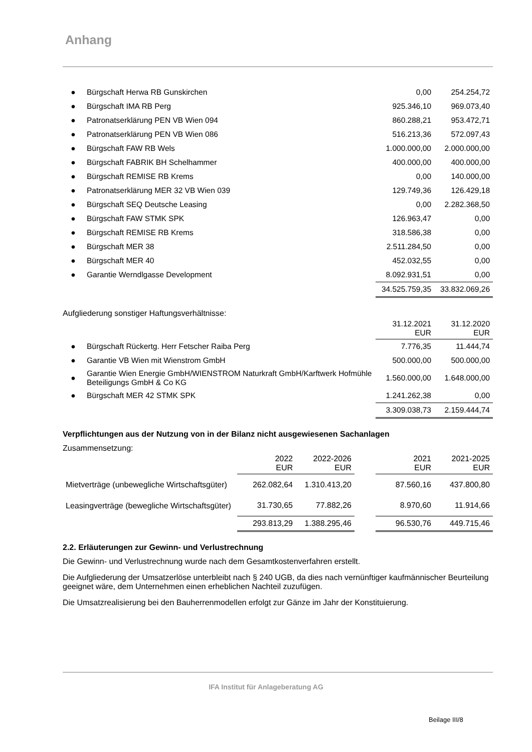Anhang
| ● | Bürgschaft Herwa RB Gunskirchen | 0,00 | 254.254,72 |
| ● | Bürgschaft IMA RB Perg | 925.346,10 | 969.073,40 |
| ● | Patronatserklärung PEN VB Wien 094 | 860.288,21 | 953.472,71 |
| ● | Patronatserklärung PEN VB Wien 086 | 516.213,36 | 572.097,43 |
| ● | Bürgschaft FAW RB Wels | 1.000.000,00 | 2.000.000,00 |
| ● | Bürgschaft FABRIK BH Schelhammer | 400.000,00 | 400.000,00 |
| ● | Bürgschaft REMISE RB Krems | 0,00 | 140.000,00 |
| ● | Patronatserklärung MER 32 VB Wien 039 | 129.749,36 | 126.429,18 |
| ● | Bürgschaft SEQ Deutsche Leasing | 0,00 | 2.282.368,50 |
| ● | Bürgschaft FAW STMK SPK | 126.963,47 | 0,00 |
| ● | Bürgschaft REMISE RB Krems | 318.586,38 | 0,00 |
| ● | Bürgschaft MER 38 | 2.511.284,50 | 0,00 |
| ● | Bürgschaft MER 40 | 452.032,55 | 0,00 |
| ● | Garantie Werndlgasse Development | 8.092.931,51 | 0,00 |
| | | 34.525.759,35 | 33.832.069,26 |
Aufgliederung sonstiger Haftungsverhältnisse:
| | | 31.12.2021 EUR | 31.12.2020 EUR |
| ● | Bürgschaft Rückertg. Herr Fetscher Raiba Perg | 7.776,35 | 11.444,74 |
| ● | Garantie VB Wien mit Wienstrom GmbH | 500.000,00 | 500.000,00 |
| ● | Garantie Wien Energie GmbH/WIENSTROM Naturkraft GmbH/Karftwerk Hofmühle Beteiligungs GmbH & Co KG | 1.560.000,00 | 1.648.000,00 |
| ● | Bürgschaft MER 42 STMK SPK | 1.241.262,38 | 0,00 |
| | | 3.309.038,73 | 2.159.444,74 |
Verpflichtungen aus der Nutzung von in der Bilanz nicht ausgewiesenen Sachanlagen
Zusammensetzung:
| | 2022 EUR | 2022-2026 EUR | | 2021 EUR | 2021-2025 EUR |
| Mietverträge (unbewegliche Wirtschaftsgüter) | 262.082,64 | 1.310.413,20 | | 87.560,16 | 437.800,80 |
| Leasingverträge (bewegliche Wirtschaftsgüter) | 31.730,65 | 77.882,26 | | 8.970,60 | 11.914,66 |
| | 293.813,29 | 1.388.295,46 | | 96.530,76 | 449.715,46 |
2.2. Erläuterungen zur Gewinn- und Verlustrechnung
Die Gewinn- und Verlustrechnung wurde nach dem Gesamtkostenverfahren erstellt.
Die Aufgliederung der Umsatzerlöse unterbleibt nach § 240 UGB, da dies nach vernünftiger kaufmännischer Beurteilung geeignet wäre, dem Unternehmen einen erheblichen Nachteil zuzufügen.
Die Umsatzrealisierung bei den Bauherrenmodellen erfolgt zur Gänze im Jahr der Konstituierung.
IFA Institut für Anlageberatung AG
Beilage III/8